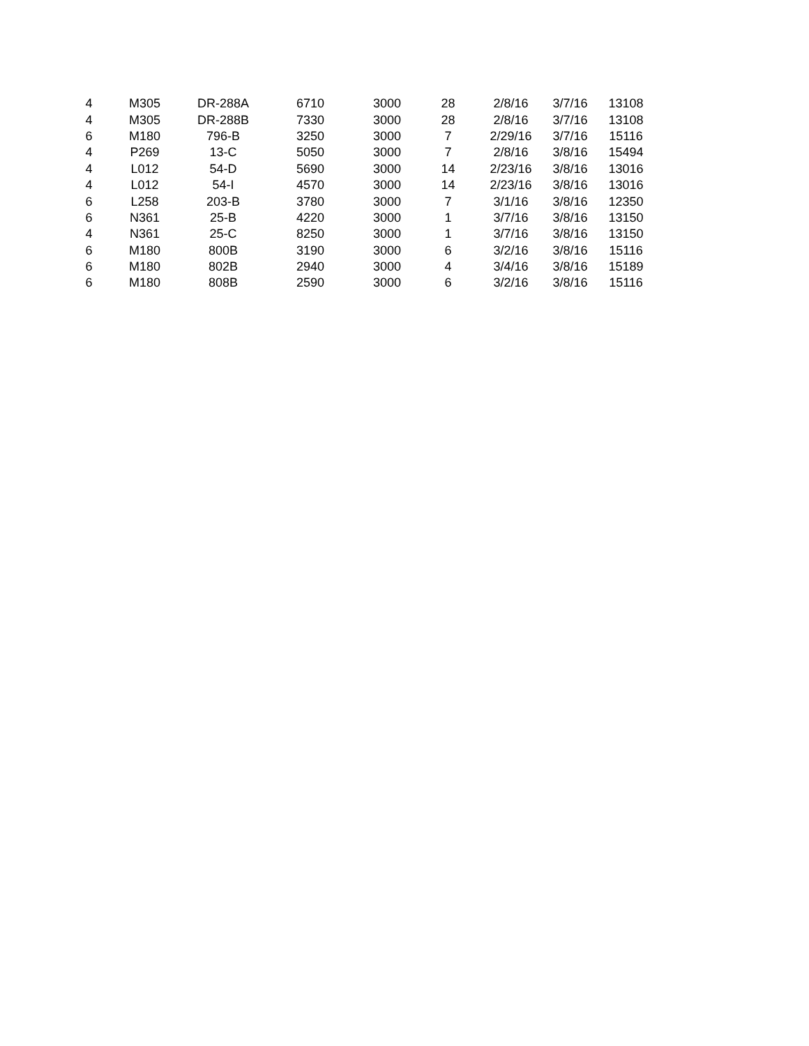| 4 | M305 | DR-288A | 6710 | 3000 | 28 | 2/8/16 | 3/7/16 | 13108 |
| 4 | M305 | DR-288B | 7330 | 3000 | 28 | 2/8/16 | 3/7/16 | 13108 |
| 6 | M180 | 796-B | 3250 | 3000 | 7 | 2/29/16 | 3/7/16 | 15116 |
| 4 | P269 | 13-C | 5050 | 3000 | 7 | 2/8/16 | 3/8/16 | 15494 |
| 4 | L012 | 54-D | 5690 | 3000 | 14 | 2/23/16 | 3/8/16 | 13016 |
| 4 | L012 | 54-I | 4570 | 3000 | 14 | 2/23/16 | 3/8/16 | 13016 |
| 6 | L258 | 203-B | 3780 | 3000 | 7 | 3/1/16 | 3/8/16 | 12350 |
| 6 | N361 | 25-B | 4220 | 3000 | 1 | 3/7/16 | 3/8/16 | 13150 |
| 4 | N361 | 25-C | 8250 | 3000 | 1 | 3/7/16 | 3/8/16 | 13150 |
| 6 | M180 | 800B | 3190 | 3000 | 6 | 3/2/16 | 3/8/16 | 15116 |
| 6 | M180 | 802B | 2940 | 3000 | 4 | 3/4/16 | 3/8/16 | 15189 |
| 6 | M180 | 808B | 2590 | 3000 | 6 | 3/2/16 | 3/8/16 | 15116 |